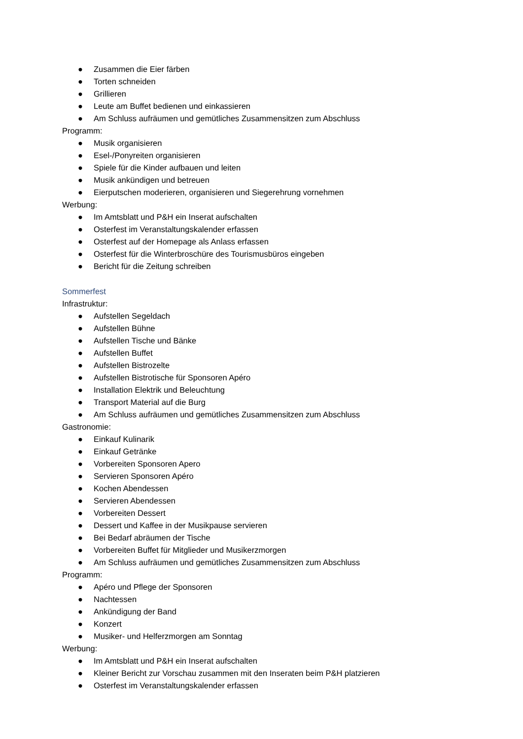● Zusammen die Eier färben
● Torten schneiden
● Grillieren
● Leute am Buffet bedienen und einkassieren
● Am Schluss aufräumen und gemütliches Zusammensitzen zum Abschluss
Programm:
● Musik organisieren
● Esel-/Ponyreiten organisieren
● Spiele für die Kinder aufbauen und leiten
● Musik ankündigen und betreuen
● Eierputschen moderieren, organisieren und Siegerehrung vornehmen
Werbung:
● Im Amtsblatt und P&H ein Inserat aufschalten
● Osterfest im Veranstaltungskalender erfassen
● Osterfest auf der Homepage als Anlass erfassen
● Osterfest für die Winterbroschüre des Tourismusbüros eingeben
● Bericht für die Zeitung schreiben
Sommerfest
Infrastruktur:
● Aufstellen Segeldach
● Aufstellen Bühne
● Aufstellen Tische und Bänke
● Aufstellen Buffet
● Aufstellen Bistrozelte
● Aufstellen Bistrotische für Sponsoren Apéro
● Installation Elektrik und Beleuchtung
● Transport Material auf die Burg
● Am Schluss aufräumen und gemütliches Zusammensitzen zum Abschluss
Gastronomie:
● Einkauf Kulinarik
● Einkauf Getränke
● Vorbereiten Sponsoren Apero
● Servieren Sponsoren Apéro
● Kochen Abendessen
● Servieren Abendessen
● Vorbereiten Dessert
● Dessert und Kaffee in der Musikpause servieren
● Bei Bedarf abräumen der Tische
● Vorbereiten Buffet für Mitglieder und Musikerzmorgen
● Am Schluss aufräumen und gemütliches Zusammensitzen zum Abschluss
Programm:
● Apéro und Pflege der Sponsoren
● Nachtessen
● Ankündigung der Band
● Konzert
● Musiker- und Helferzmorgen am Sonntag
Werbung:
● Im Amtsblatt und P&H ein Inserat aufschalten
● Kleiner Bericht zur Vorschau zusammen mit den Inseraten beim P&H platzieren
● Osterfest im Veranstaltungskalender erfassen